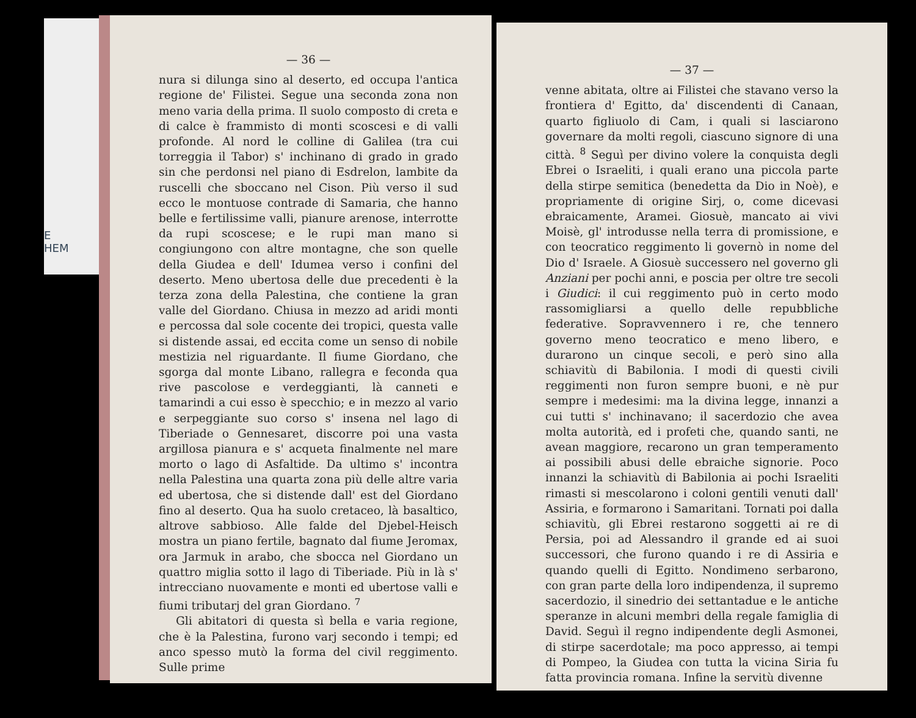E
HEM
— 36 —
nura si dilunga sino al deserto, ed occupa l'antica regione de' Filistei. Segue una seconda zona non meno varia della prima. Il suolo composto di creta e di calce è frammisto di monti scoscesi e di valli profonde. Al nord le colline di Galilea (tra cui torreggia il Tabor) s' inchinano di grado in grado sin che perdonsi nel piano di Esdrelon, lambite da ruscelli che sboccano nel Cison. Più verso il sud ecco le montuose contrade di Samaria, che hanno belle e fertilissime valli, pianure arenose, interrotte da rupi scoscese; e le rupi man mano si congiungono con altre montagne, che son quelle della Giudea e dell' Idumea verso i confini del deserto. Meno ubertosa delle due precedenti è la terza zona della Palestina, che contiene la gran valle del Giordano. Chiusa in mezzo ad aridi monti e percossa dal sole cocente dei tropici, questa valle si distende assai, ed eccita come un senso di nobile mestizia nel riguardante. Il fiume Giordano, che sgorga dal monte Libano, rallegra e feconda qua rive pascolose e verdeggianti, là canneti e tamarindi a cui esso è specchio; e in mezzo al vario e serpeggiante suo corso s' insena nel lago di Tiberiade o Gennesaret, discorre poi una vasta argillosa pianura e s' acqueta finalmente nel mare morto o lago di Asfaltide. Da ultimo s' incontra nella Palestina una quarta zona più delle altre varia ed ubertosa, che si distende dall' est del Giordano fino al deserto. Qua ha suolo cretaceo, là basaltico, altrove sabbioso. Alle falde del Djebel-Heisch mostra un piano fertile, bagnato dal fiume Jeromax, ora Jarmuk in arabo, che sbocca nel Giordano un quattro miglia sotto il lago di Tiberiade. Più in là s' intrecciano nuovamente e monti ed ubertose valli e fiumi tributarj del gran Giordano. <sup>7</sup>
Gli abitatori di questa sì bella e varia regione, che è la Palestina, furono varj secondo i tempi; ed anco spesso mutò la forma del civil reggimento. Sulle prime
— 37 —
venne abitata, oltre ai Filistei che stavano verso la frontiera d' Egitto, da' discendenti di Canaan, quarto figliuolo di Cam, i quali si lasciarono governare da molti regoli, ciascuno signore di una città. <sup>8</sup> Seguì per divino volere la conquista degli Ebrei o Israeliti, i quali erano una piccola parte della stirpe semitica (benedetta da Dio in Noè), e propriamente di origine Sirj, o, come dicevasi ebraicamente, Aramei. Giosuè, mancato ai vivi Moisè, gl' introdusse nella terra di promissione, e con teocratico reggimento li governò in nome del Dio d' Israele. A Giosuè successero nel governo gli Anziani per pochi anni, e poscia per oltre tre secoli i Giudici: il cui reggimento può in certo modo rassomigliarsi a quello delle repubbliche federative. Sopravvennero i re, che tennero governo meno teocratico e meno libero, e durarono un cinque secoli, e però sino alla schiavitù di Babilonia. I modi di questi civili reggimenti non furon sempre buoni, e nè pur sempre i medesimi: ma la divina legge, innanzi a cui tutti s' inchinavano; il sacerdozio che avea molta autorità, ed i profeti che, quando santi, ne avean maggiore, recarono un gran temperamento ai possibili abusi delle ebraiche signorie. Poco innanzi la schiavitù di Babilonia ai pochi Israeliti rimasti si mescolarono i coloni gentili venuti dall' Assiria, e formarono i Samaritani. Tornati poi dalla schiavitù, gli Ebrei restarono soggetti ai re di Persia, poi ad Alessandro il grande ed ai suoi successori, che furono quando i re di Assiria e quando quelli di Egitto. Nondimeno serbarono, con gran parte della loro indipendenza, il supremo sacerdozio, il sinedrio dei settantadue e le antiche speranze in alcuni membri della regale famiglia di David. Seguì il regno indipendente degli Asmonei, di stirpe sacerdotale; ma poco appresso, ai tempi di Pompeo, la Giudea con tutta la vicina Siria fu fatta provincia romana. Infine la servitù divenne